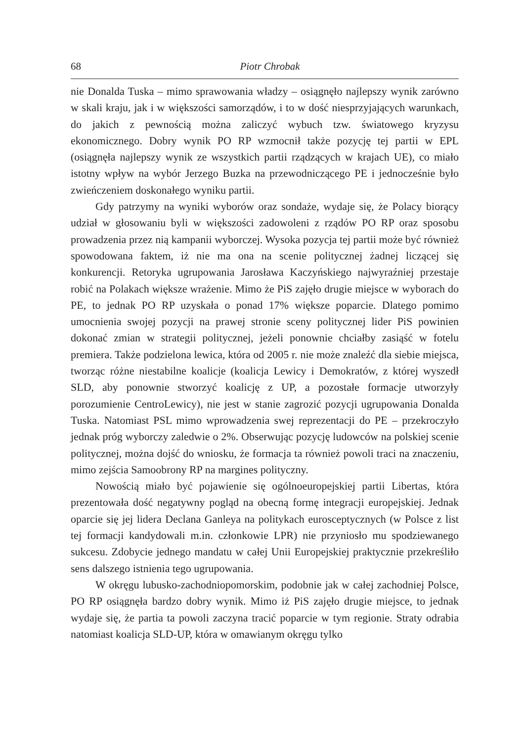68 Piotr Chrobak
nie Donalda Tuska – mimo sprawowania władzy – osiągnęło najlepszy wynik zarówno w skali kraju, jak i w większości samorządów, i to w dość niesprzyjających warunkach, do jakich z pewnością można zaliczyć wybuch tzw. światowego kryzysu ekonomicznego. Dobry wynik PO RP wzmocnił także pozycję tej partii w EPL (osiągnęła najlepszy wynik ze wszystkich partii rządzących w krajach UE), co miało istotny wpływ na wybór Jerzego Buzka na przewodniczącego PE i jednocześnie było zwieńczeniem doskonałego wyniku partii.
Gdy patrzymy na wyniki wyborów oraz sondaże, wydaje się, że Polacy biorący udział w głosowaniu byli w większości zadowoleni z rządów PO RP oraz sposobu prowadzenia przez nią kampanii wyborczej. Wysoka pozycja tej partii może być również spowodowana faktem, iż nie ma ona na scenie politycznej żadnej liczącej się konkurencji. Retoryka ugrupowania Jarosława Kaczyńskiego najwyraźniej przestaje robić na Polakach większe wrażenie. Mimo że PiS zajęło drugie miejsce w wyborach do PE, to jednak PO RP uzyskała o ponad 17% większe poparcie. Dlatego pomimo umocnienia swojej pozycji na prawej stronie sceny politycznej lider PiS powinien dokonać zmian w strategii politycznej, jeżeli ponownie chciałby zasiąść w fotelu premiera. Także podzielona lewica, która od 2005 r. nie może znaleźć dla siebie miejsca, tworząc różne niestabilne koalicje (koalicja Lewicy i Demokratów, z której wyszedł SLD, aby ponownie stworzyć koalicję z UP, a pozostałe formacje utworzyły porozumienie CentroLewicy), nie jest w stanie zagrozić pozycji ugrupowania Donalda Tuska. Natomiast PSL mimo wprowadzenia swej reprezentacji do PE – przekroczyło jednak próg wyborczy zaledwie o 2%. Obserwując pozycję ludowców na polskiej scenie politycznej, można dojść do wniosku, że formacja ta również powoli traci na znaczeniu, mimo zejścia Samoobrony RP na margines polityczny.
Nowością miało być pojawienie się ogólnoeuropejskiej partii Libertas, która prezentowała dość negatywny pogląd na obecną formę integracji europejskiej. Jednak oparcie się jej lidera Declana Ganleya na politykach eurosceptycznych (w Polsce z list tej formacji kandydowali m.in. członkowie LPR) nie przyniosło mu spodziewanego sukcesu. Zdobycie jednego mandatu w całej Unii Europejskiej praktycznie przekreśliło sens dalszego istnienia tego ugrupowania.
W okręgu lubusko-zachodniopomorskim, podobnie jak w całej zachodniej Polsce, PO RP osiągnęła bardzo dobry wynik. Mimo iż PiS zajęło drugie miejsce, to jednak wydaje się, że partia ta powoli zaczyna tracić poparcie w tym regionie. Straty odrabia natomiast koalicja SLD-UP, która w omawianym okręgu tylko